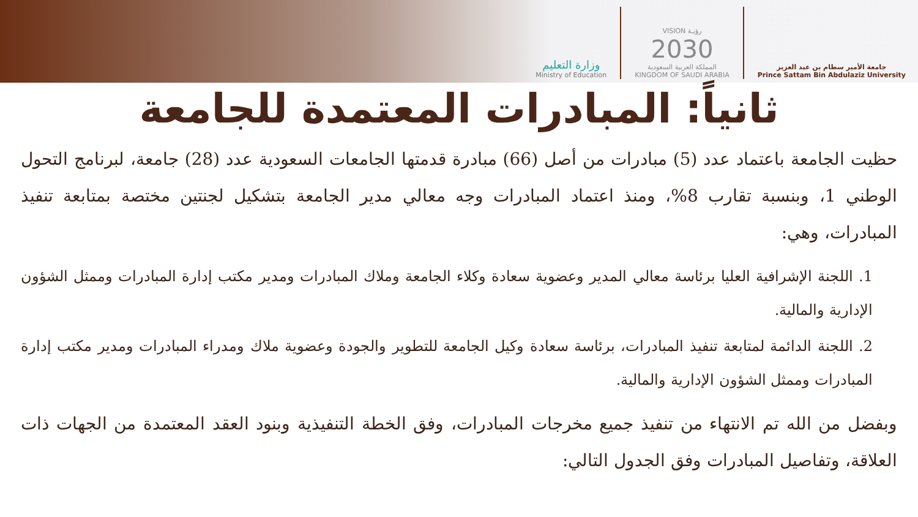وزارة التعليم
Ministry of Education
VISION رؤيـة
2030
المملكة العربية السعودية
KINGDOM OF SAUDI ARABIA
جامعة الأمير سطام بن عبد العزيز
Prince Sattam Bin Abdulaziz University
ثانياً: المبادرات المعتمدة للجامعة
حظيت الجامعة باعتماد عدد (5) مبادرات من أصل (66) مبادرة قدمتها الجامعات السعودية عدد (28) جامعة، لبرنامج التحول الوطني 1، وبنسبة تقارب 8%، ومنذ اعتماد المبادرات وجه معالي مدير الجامعة بتشكيل لجنتين مختصة بمتابعة تنفيذ المبادرات، وهي:
1. اللجنة الإشرافية العليا برئاسة معالي المدير وعضوية سعادة وكلاء الجامعة وملاك المبادرات ومدير مكتب إدارة المبادرات وممثل الشؤون الإدارية والمالية.
2. اللجنة الدائمة لمتابعة تنفيذ المبادرات، برئاسة سعادة وكيل الجامعة للتطوير والجودة وعضوية ملاك ومدراء المبادرات ومدير مكتب إدارة المبادرات وممثل الشؤون الإدارية والمالية.
وبفضل من الله تم الانتهاء من تنفيذ جميع مخرجات المبادرات، وفق الخطة التنفيذية وبنود العقد المعتمدة من الجهات ذات العلاقة، وتفاصيل المبادرات وفق الجدول التالي: